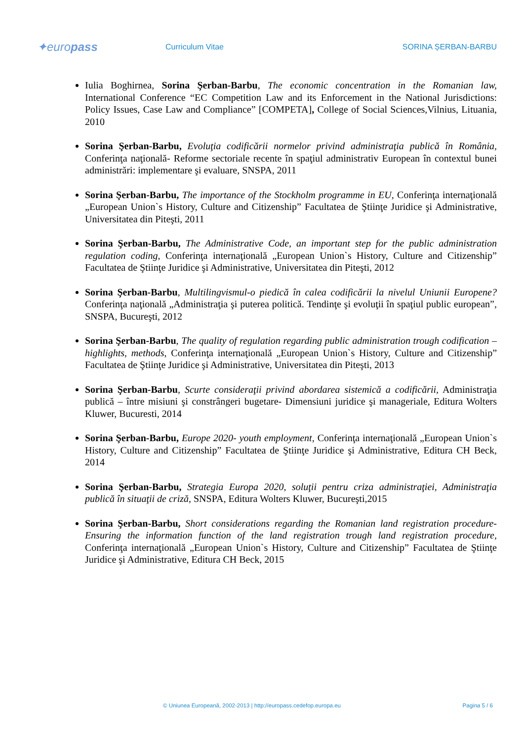✦europass
Curriculum Vitae SORINA ȘERBAN-BARBU
Iulia Boghirnea, Sorina Şerban-Barbu, The economic concentration in the Romanian law, International Conference “EC Competition Law and its Enforcement in the National Jurisdictions: Policy Issues, Case Law and Compliance” [COMPETA], College of Social Sciences,Vilnius, Lituania, 2010
Sorina Şerban-Barbu, Evoluţia codificării normelor privind administraţia publică în România, Conferinţa naţională- Reforme sectoriale recente în spaţiul administrativ European în contextul bunei administrări: implementare şi evaluare, SNSPA, 2011
Sorina Şerban-Barbu, The importance of the Stockholm programme in EU, Conferinţa internaţională „European Union`s History, Culture and Citizenship” Facultatea de Ştiinţe Juridice şi Administrative, Universitatea din Piteşti, 2011
Sorina Şerban-Barbu, The Administrative Code, an important step for the public administration regulation coding, Conferinţa internaţională „European Union`s History, Culture and Citizenship” Facultatea de Ştiinţe Juridice şi Administrative, Universitatea din Piteşti, 2012
Sorina Şerban-Barbu, Multilingvismul-o piedică în calea codificării la nivelul Uniunii Europene? Conferinţa naţională „Administraţia şi puterea politică. Tendinţe şi evoluţii în spaţiul public european”, SNSPA, Bucureşti, 2012
Sorina Şerban-Barbu, The quality of regulation regarding public administration trough codification – highlights, methods, Conferinţa internaţională „European Union`s History, Culture and Citizenship” Facultatea de Ştiinţe Juridice şi Administrative, Universitatea din Piteşti, 2013
Sorina Şerban-Barbu, Scurte consideraţii privind abordarea sistemică a codificării, Administraţia publică – între misiuni şi constrângeri bugetare- Dimensiuni juridice şi manageriale, Editura Wolters Kluwer, Bucuresti, 2014
Sorina Şerban-Barbu, Europe 2020- youth employment, Conferinţa internaţională „European Union`s History, Culture and Citizenship” Facultatea de Ştiinţe Juridice şi Administrative, Editura CH Beck, 2014
Sorina Şerban-Barbu, Strategia Europa 2020, soluţii pentru criza administraţiei, Administraţia publică în situaţii de criză, SNSPA, Editura Wolters Kluwer, Bucureşti,2015
Sorina Şerban-Barbu, Short considerations regarding the Romanian land registration procedure-Ensuring the information function of the land registration trough land registration procedure, Conferinţa internaţională „European Union`s History, Culture and Citizenship” Facultatea de Ştiinţe Juridice şi Administrative, Editura CH Beck, 2015
© Uniunea Europeană, 2002-2013 | http://europass.cedefop.europa.eu Pagina 5 / 6